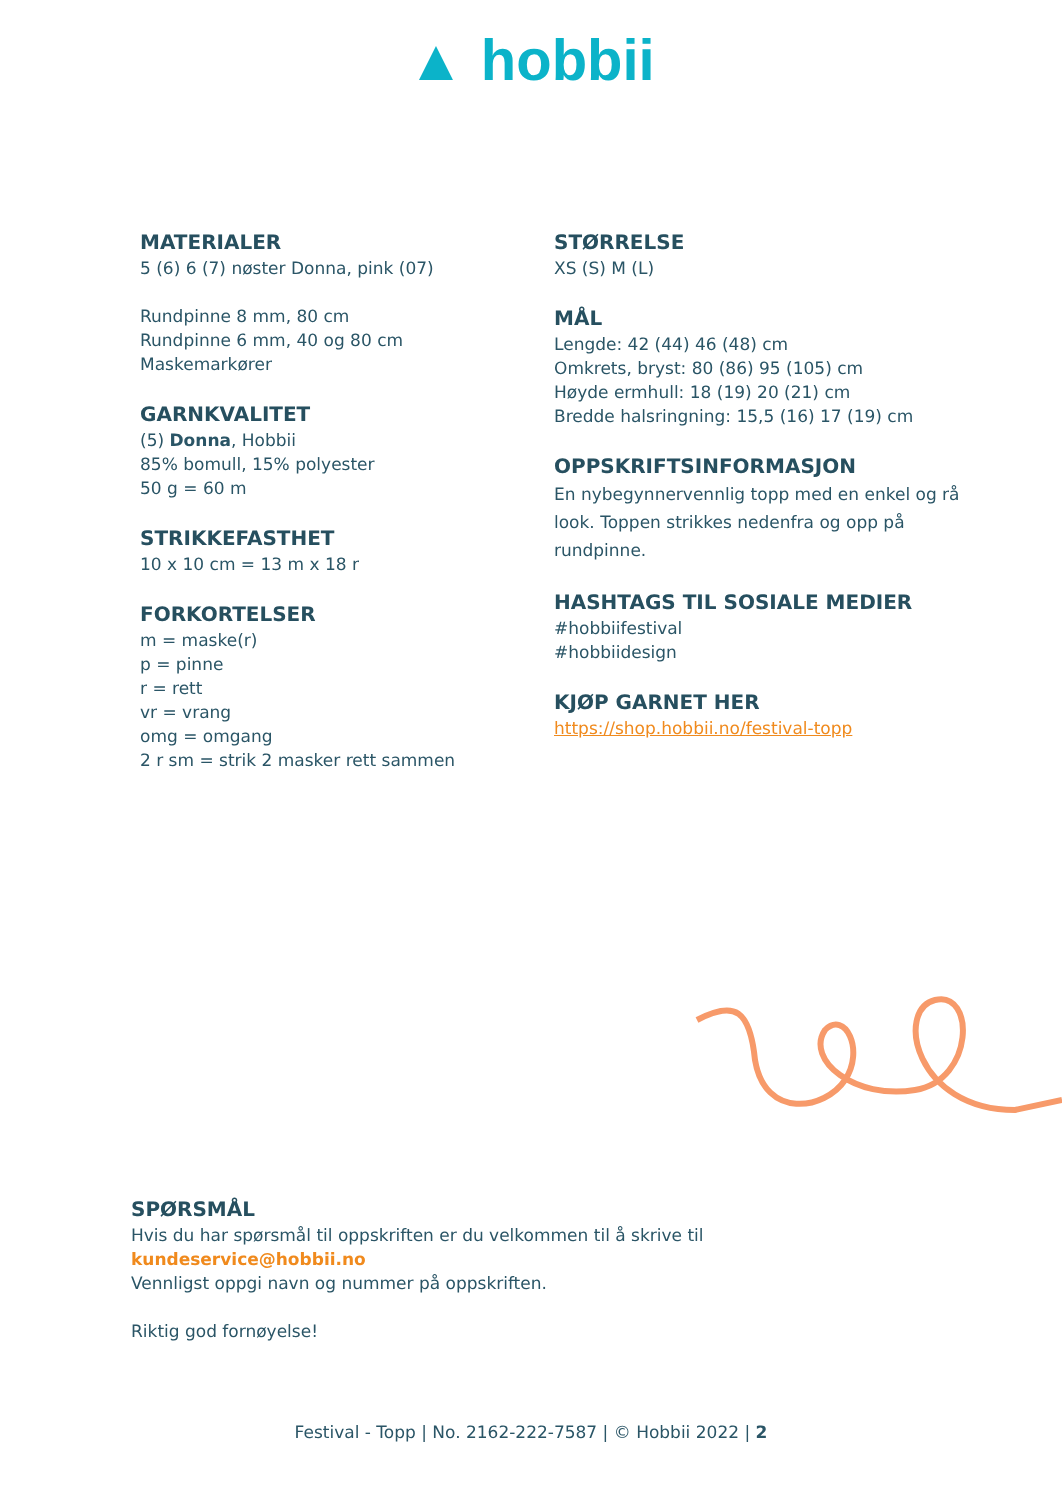▲ hobbii
MATERIALER
5 (6) 6 (7) nøster Donna, pink (07)
Rundpinne 8 mm, 80 cm
Rundpinne 6 mm, 40 og 80 cm
Maskemarkører
GARNKVALITET
(5) Donna, Hobbii
85% bomull, 15% polyester
50 g = 60 m
STRIKKEFASTHET
10 x 10 cm = 13 m x 18 r
FORKORTELSER
m = maske(r)
p = pinne
r = rett
vr = vrang
omg = omgang
2 r sm = strik 2 masker rett sammen
STØRRELSE
XS (S) M (L)
MÅL
Lengde: 42 (44) 46 (48) cm
Omkrets, bryst: 80 (86) 95 (105) cm
Høyde ermhull: 18 (19) 20 (21) cm
Bredde halsringning: 15,5 (16) 17 (19) cm
OPPSKRIFTSINFORMASJON
En nybegynnervennlig topp med en enkel og rå look. Toppen strikkes nedenfra og opp på rundpinne.
HASHTAGS TIL SOSIALE MEDIER
#hobbiifestival
#hobbiidesign
KJØP GARNET HER
https://shop.hobbii.no/festival-topp
SPØRSMÅL
Hvis du har spørsmål til oppskriften er du velkommen til å skrive til
kundeservice@hobbii.no
Vennligst oppgi navn og nummer på oppskriften.
Riktig god fornøyelse!
Festival - Topp | No. 2162-222-7587 | © Hobbii 2022 | 2